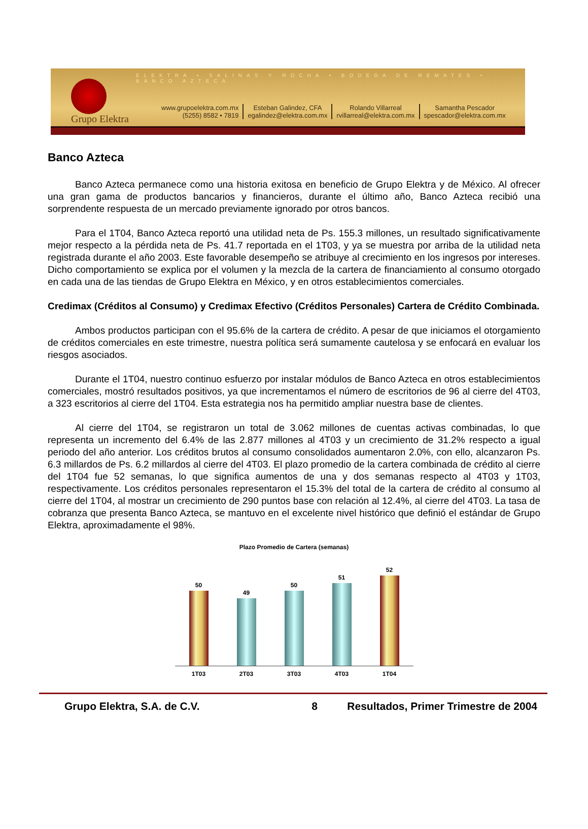ELEKTRA • SALINAS Y ROCHA • BODEGA DE REMATES • BANCO AZTECA
Grupo Elektra
www.grupoelektra.com.mx
(5255) 8582 • 7819
Esteban Galindez, CFA
egalindez@elektra.com.mx
Rolando Villarreal
rvillarreal@elektra.com.mx
Samantha Pescador
spescador@elektra.com.mx
Banco Azteca
Banco Azteca permanece como una historia exitosa en beneficio de Grupo Elektra y de México. Al ofrecer una gran gama de productos bancarios y financieros, durante el último año, Banco Azteca recibió una sorprendente respuesta de un mercado previamente ignorado por otros bancos.
Para el 1T04, Banco Azteca reportó una utilidad neta de Ps. 155.3 millones, un resultado significativamente mejor respecto a la pérdida neta de Ps. 41.7 reportada en el 1T03, y ya se muestra por arriba de la utilidad neta registrada durante el año 2003. Este favorable desempeño se atribuye al crecimiento en los ingresos por intereses. Dicho comportamiento se explica por el volumen y la mezcla de la cartera de financiamiento al consumo otorgado en cada una de las tiendas de Grupo Elektra en México, y en otros establecimientos comerciales.
Credimax (Créditos al Consumo) y Credimax Efectivo (Créditos Personales) Cartera de Crédito Combinada.
Ambos productos participan con el 95.6% de la cartera de crédito. A pesar de que iniciamos el otorgamiento de créditos comerciales en este trimestre, nuestra política será sumamente cautelosa y se enfocará en evaluar los riesgos asociados.
Durante el 1T04, nuestro continuo esfuerzo por instalar módulos de Banco Azteca en otros establecimientos comerciales, mostró resultados positivos, ya que incrementamos el número de escritorios de 96 al cierre del 4T03, a 323 escritorios al cierre del 1T04. Esta estrategia nos ha permitido ampliar nuestra base de clientes.
Al cierre del 1T04, se registraron un total de 3.062 millones de cuentas activas combinadas, lo que representa un incremento del 6.4% de las 2.877 millones al 4T03 y un crecimiento de 31.2% respecto a igual periodo del año anterior. Los créditos brutos al consumo consolidados aumentaron 2.0%, con ello, alcanzaron Ps. 6.3 millardos de Ps. 6.2 millardos al cierre del 4T03. El plazo promedio de la cartera combinada de crédito al cierre del 1T04 fue 52 semanas, lo que significa aumentos de una y dos semanas respecto al 4T03 y 1T03, respectivamente. Los créditos personales representaron el 15.3% del total de la cartera de crédito al consumo al cierre del 1T04, al mostrar un crecimiento de 290 puntos base con relación al 12.4%, al cierre del 4T03. La tasa de cobranza que presenta Banco Azteca, se mantuvo en el excelente nivel histórico que definió el estándar de Grupo Elektra, aproximadamente el 98%.
Plazo Promedio de Cartera (semanas)
50
49
50
51
52
1T03 2T03 3T03 4T03 1T04
Grupo Elektra, S.A. de C.V. 8 Resultados, Primer Trimestre de 2004